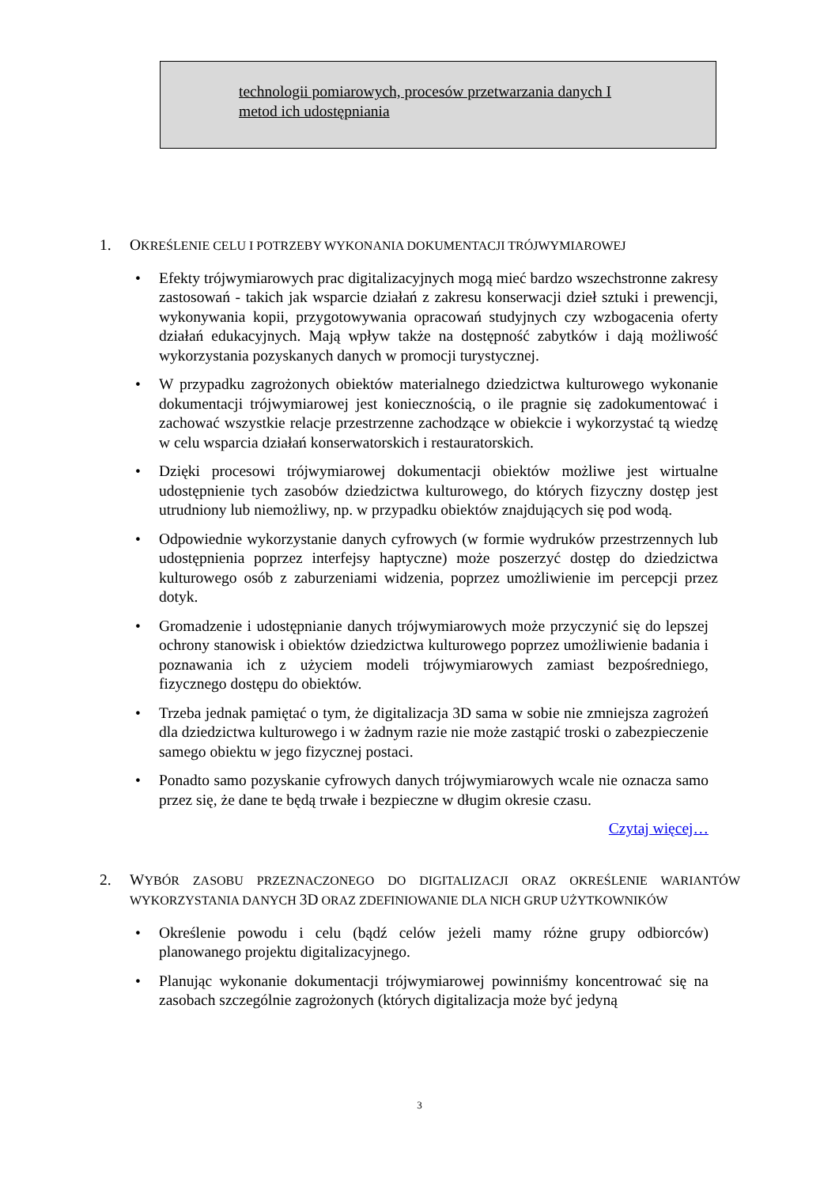technologii pomiarowych, procesów przetwarzania danych I
metod ich udostępniania
1. OKREŚLENIE CELU I POTRZEBY WYKONANIA DOKUMENTACJI TRÓJWYMIAROWEJ
• Efekty trójwymiarowych prac digitalizacyjnych mogą mieć bardzo wszechstronne zakresy zastosowań - takich jak wsparcie działań z zakresu konserwacji dzieł sztuki i prewencji, wykonywania kopii, przygotowywania opracowań studyjnych czy wzbogacenia oferty działań edukacyjnych. Mają wpływ także na dostępność zabytków i dają możliwość wykorzystania pozyskanych danych w promocji turystycznej.
• W przypadku zagrożonych obiektów materialnego dziedzictwa kulturowego wykonanie dokumentacji trójwymiarowej jest koniecznością, o ile pragnie się zadokumentować i zachować wszystkie relacje przestrzenne zachodzące w obiekcie i wykorzystać tą wiedzę w celu wsparcia działań konserwatorskich i restauratorskich.
• Dzięki procesowi trójwymiarowej dokumentacji obiektów możliwe jest wirtualne udostępnienie tych zasobów dziedzictwa kulturowego, do których fizyczny dostęp jest utrudniony lub niemożliwy, np. w przypadku obiektów znajdujących się pod wodą.
• Odpowiednie wykorzystanie danych cyfrowych (w formie wydruków przestrzennych lub udostępnienia poprzez interfejsy haptyczne) może poszerzyć dostęp do dziedzictwa kulturowego osób z zaburzeniami widzenia, poprzez umożliwienie im percepcji przez dotyk.
• Gromadzenie i udostępnianie danych trójwymiarowych może przyczynić się do lepszej ochrony stanowisk i obiektów dziedzictwa kulturowego poprzez umożliwienie badania i poznawania ich z użyciem modeli trójwymiarowych zamiast bezpośredniego, fizycznego dostępu do obiektów.
• Trzeba jednak pamiętać o tym, że digitalizacja 3D sama w sobie nie zmniejsza zagrożeń dla dziedzictwa kulturowego i w żadnym razie nie może zastąpić troski o zabezpieczenie samego obiektu w jego fizycznej postaci.
• Ponadto samo pozyskanie cyfrowych danych trójwymiarowych wcale nie oznacza samo przez się, że dane te będą trwałe i bezpieczne w długim okresie czasu.
Czytaj więcej…
2. WYBÓR ZASOBU PRZEZNACZONEGO DO DIGITALIZACJI ORAZ OKREŚLENIE WARIANTÓW WYKORZYSTANIA DANYCH 3D ORAZ ZDEFINIOWANIE DLA NICH GRUP UŻYTKOWNIKÓW
• Określenie powodu i celu (bądź celów jeżeli mamy różne grupy odbiorców) planowanego projektu digitalizacyjnego.
• Planując wykonanie dokumentacji trójwymiarowej powinniśmy koncentrować się na zasobach szczególnie zagrożonych (których digitalizacja może być jedyną
3